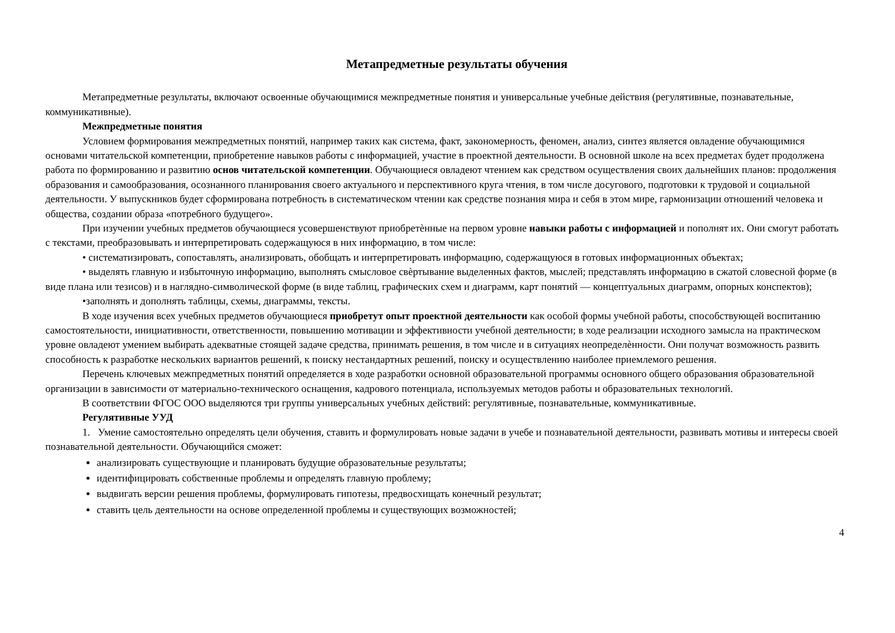Метапредметные результаты обучения
Метапредметные результаты, включают освоенные обучающимися межпредметные понятия и универсальные учебные действия (регулятивные, познавательные, коммуникативные).
Межпредметные понятия
Условием формирования межпредметных понятий, например таких как система, факт, закономерность, феномен, анализ, синтез является овладение обучающимися основами читательской компетенции, приобретение навыков работы с информацией, участие в проектной деятельности. В основной школе на всех предметах будет продолжена работа по формированию и развитию основ читательской компетенции. Обучающиеся овладеют чтением как средством осуществления своих дальнейших планов: продолжения образования и самообразования, осознанного планирования своего актуального и перспективного круга чтения, в том числе досугового, подготовки к трудовой и социальной деятельности. У выпускников будет сформирована потребность в систематическом чтении как средстве познания мира и себя в этом мире, гармонизации отношений человека и общества, создании образа «потребного будущего».
При изучении учебных предметов обучающиеся усовершенствуют приобретѐнные на первом уровне навыки работы с информацией и пополнят их. Они смогут работать с текстами, преобразовывать и интерпретировать содержащуюся в них информацию, в том числе:
• систематизировать, сопоставлять, анализировать, обобщать и интерпретировать информацию, содержащуюся в готовых информационных объектах;
• выделять главную и избыточную информацию, выполнять смысловое свѐртывание выделенных фактов, мыслей; представлять информацию в сжатой словесной форме (в виде плана или тезисов) и в наглядно-символической форме (в виде таблиц, графических схем и диаграмм, карт понятий — концептуальных диаграмм, опорных конспектов);
•заполнять и дополнять таблицы, схемы, диаграммы, тексты.
В ходе изучения всех учебных предметов обучающиеся приобретут опыт проектной деятельности как особой формы учебной работы, способствующей воспитанию самостоятельности, инициативности, ответственности, повышению мотивации и эффективности учебной деятельности; в ходе реализации исходного замысла на практическом уровне овладеют умением выбирать адекватные стоящей задаче средства, принимать решения, в том числе и в ситуациях неопределѐнности. Они получат возможность развить способность к разработке нескольких вариантов решений, к поиску нестандартных решений, поиску и осуществлению наиболее приемлемого решения.
Перечень ключевых межпредметных понятий определяется в ходе разработки основной образовательной программы основного общего образования образовательной организации в зависимости от материально-технического оснащения, кадрового потенциала, используемых методов работы и образовательных технологий.
В соответствии ФГОС ООО выделяются три группы универсальных учебных действий: регулятивные, познавательные, коммуникативные.
Регулятивные УУД
1. Умение самостоятельно определять цели обучения, ставить и формулировать новые задачи в учебе и познавательной деятельности, развивать мотивы и интересы своей познавательной деятельности. Обучающийся сможет:
анализировать существующие и планировать будущие образовательные результаты;
идентифицировать собственные проблемы и определять главную проблему;
выдвигать версии решения проблемы, формулировать гипотезы, предвосхищать конечный результат;
ставить цель деятельности на основе определенной проблемы и существующих возможностей;
4